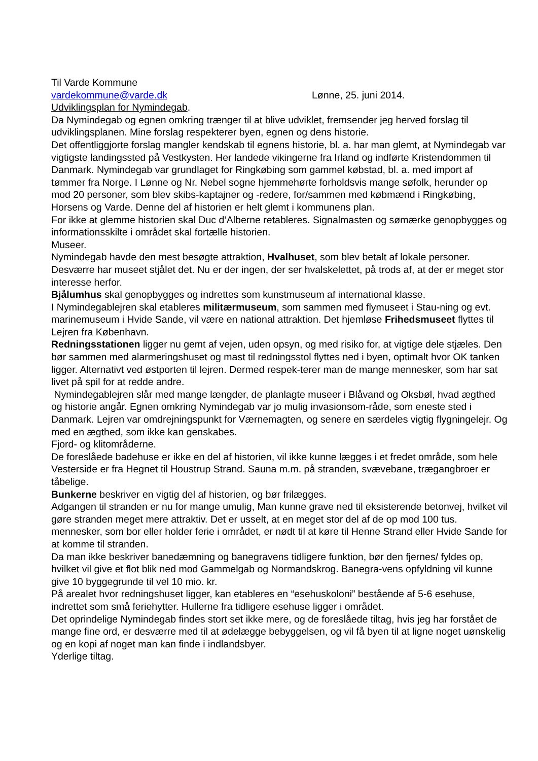Til Varde Kommune
vardekommune@varde.dk Lønne, 25. juni 2014.
Udviklingsplan for Nymindegab.
Da Nymindegab og egnen omkring trænger til at blive udviklet, fremsender jeg herved forslag til udviklingsplanen. Mine forslag respekterer byen, egnen og dens historie.
Det offentliggjorte forslag mangler kendskab til egnens historie, bl. a. har man glemt, at Nymindegab var vigtigste landingssted på Vestkysten. Her landede vikingerne fra Irland og indførte Kristendommen til Danmark. Nymindegab var grundlaget for Ringkøbing som gammel købstad, bl. a. med import af tømmer fra Norge. I Lønne og Nr. Nebel sogne hjemmehørte forholdsvis mange søfolk, herunder op mod 20 personer, som blev skibs-kaptajner og -redere, for/sammen med købmænd i Ringkøbing, Horsens og Varde. Denne del af historien er helt glemt i kommunens plan.
For ikke at glemme historien skal Duc d’Alberne retableres. Signalmasten og sømærke genopbygges og informationsskilte i området skal fortælle historien.
Museer.
Nymindegab havde den mest besøgte attraktion, Hvalhuset, som blev betalt af lokale personer. Desværre har museet stjålet det. Nu er der ingen, der ser hvalskelettet, på trods af, at der er meget stor interesse herfor.
Bjålumhus skal genopbygges og indrettes som kunstmuseum af international klasse.
I Nymindegablejren skal etableres militærmuseum, som sammen med flymuseet i Stau-ning og evt. marinemuseum i Hvide Sande, vil være en national attraktion. Det hjemløse Frihedsmuseet flyttes til Lejren fra København.
Redningsstationen ligger nu gemt af vejen, uden opsyn, og med risiko for, at vigtige dele stjæles. Den bør sammen med alarmeringshuset og mast til redningsstol flyttes ned i byen, optimalt hvor OK tanken ligger. Alternativt ved østporten til lejren. Dermed respek-terer man de mange mennesker, som har sat livet på spil for at redde andre.
Nymindegablejren slår med mange længder, de planlagte museer i Blåvand og Oksbøl, hvad ægthed og historie angår. Egnen omkring Nymindegab var jo mulig invasionsom-råde, som eneste sted i Danmark. Lejren var omdrejningspunkt for Værnemagten, og senere en særdeles vigtig flygningelejr. Og med en ægthed, som ikke kan genskabes.
Fjord- og klitområderne.
De foreslåede badehuse er ikke en del af historien, vil ikke kunne lægges i et fredet område, som hele Vesterside er fra Hegnet til Houstrup Strand. Sauna m.m. på stranden, svævebane, trægangbroer er tåbelige.
Bunkerne beskriver en vigtig del af historien, og bør frilægges.
Adgangen til stranden er nu for mange umulig, Man kunne grave ned til eksisterende betonvej, hvilket vil gøre stranden meget mere attraktiv. Det er usselt, at en meget stor del af de op mod 100 tus. mennesker, som bor eller holder ferie i området, er nødt til at køre til Henne Strand eller Hvide Sande for at komme til stranden.
Da man ikke beskriver banedæmning og banegravens tidligere funktion, bør den fjernes/ fyldes op, hvilket vil give et flot blik ned mod Gammelgab og Normandskrog. Banegra-vens opfyldning vil kunne give 10 byggegrunde til vel 10 mio. kr.
På arealet hvor redningshuset ligger, kan etableres en “esehuskoloni” bestående af 5-6 esehuse, indrettet som små feriehytter. Hullerne fra tidligere esehuse ligger i området.
Det oprindelige Nymindegab findes stort set ikke mere, og de foreslåede tiltag, hvis jeg har forstået de mange fine ord, er desværre med til at ødelægge bebyggelsen, og vil få byen til at ligne noget uønskelig og en kopi af noget man kan finde i indlandsbyer.
Yderlige tiltag.